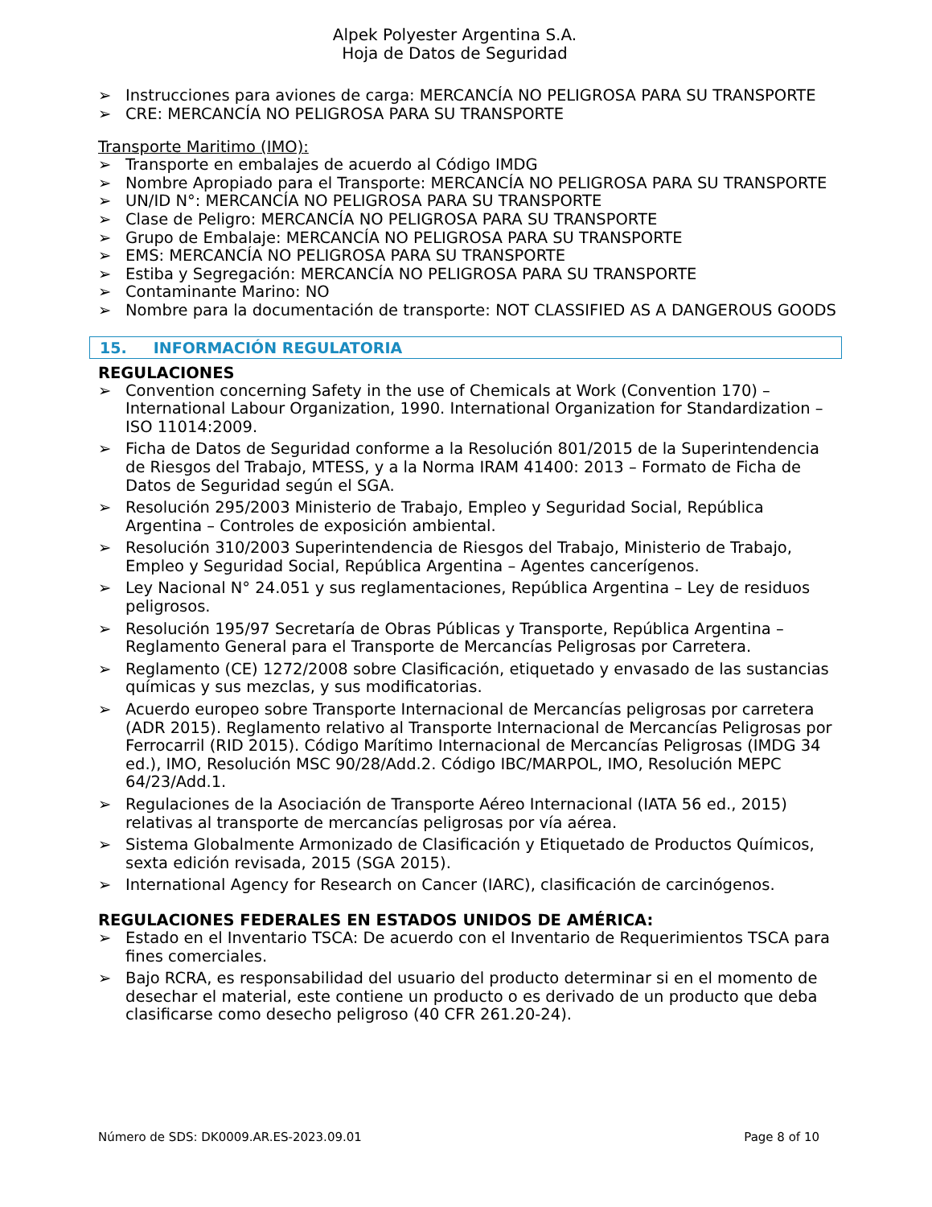Alpek Polyester Argentina S.A.
Hoja de Datos de Seguridad
Instrucciones para aviones de carga: MERCANCÍA NO PELIGROSA PARA SU TRANSPORTE
CRE: MERCANCÍA NO PELIGROSA PARA SU TRANSPORTE
Transporte Maritimo (IMO):
Transporte en embalajes de acuerdo al Código IMDG
Nombre Apropiado para el Transporte: MERCANCÍA NO PELIGROSA PARA SU TRANSPORTE
UN/ID N°: MERCANCÍA NO PELIGROSA PARA SU TRANSPORTE
Clase de Peligro: MERCANCÍA NO PELIGROSA PARA SU TRANSPORTE
Grupo de Embalaje: MERCANCÍA NO PELIGROSA PARA SU TRANSPORTE
EMS: MERCANCÍA NO PELIGROSA PARA SU TRANSPORTE
Estiba y Segregación: MERCANCÍA NO PELIGROSA PARA SU TRANSPORTE
Contaminante Marino: NO
Nombre para la documentación de transporte: NOT CLASSIFIED AS A DANGEROUS GOODS
15. INFORMACIÓN REGULATORIA
REGULACIONES
Convention concerning Safety in the use of Chemicals at Work (Convention 170) – International Labour Organization, 1990. International Organization for Standardization – ISO 11014:2009.
Ficha de Datos de Seguridad conforme a la Resolución 801/2015 de la Superintendencia de Riesgos del Trabajo, MTESS, y a la Norma IRAM 41400: 2013 – Formato de Ficha de Datos de Seguridad según el SGA.
Resolución 295/2003 Ministerio de Trabajo, Empleo y Seguridad Social, República Argentina – Controles de exposición ambiental.
Resolución 310/2003 Superintendencia de Riesgos del Trabajo, Ministerio de Trabajo, Empleo y Seguridad Social, República Argentina – Agentes cancerígenos.
Ley Nacional N° 24.051 y sus reglamentaciones, República Argentina – Ley de residuos peligrosos.
Resolución 195/97 Secretaría de Obras Públicas y Transporte, República Argentina – Reglamento General para el Transporte de Mercancías Peligrosas por Carretera.
Reglamento (CE) 1272/2008 sobre Clasificación, etiquetado y envasado de las sustancias químicas y sus mezclas, y sus modificatorias.
Acuerdo europeo sobre Transporte Internacional de Mercancías peligrosas por carretera (ADR 2015). Reglamento relativo al Transporte Internacional de Mercancías Peligrosas por Ferrocarril (RID 2015). Código Marítimo Internacional de Mercancías Peligrosas (IMDG 34 ed.), IMO, Resolución MSC 90/28/Add.2. Código IBC/MARPOL, IMO, Resolución MEPC 64/23/Add.1.
Regulaciones de la Asociación de Transporte Aéreo Internacional (IATA 56 ed., 2015) relativas al transporte de mercancías peligrosas por vía aérea.
Sistema Globalmente Armonizado de Clasificación y Etiquetado de Productos Químicos, sexta edición revisada, 2015 (SGA 2015).
International Agency for Research on Cancer (IARC), clasificación de carcinógenos.
REGULACIONES FEDERALES EN ESTADOS UNIDOS DE AMÉRICA:
Estado en el Inventario TSCA: De acuerdo con el Inventario de Requerimientos TSCA para fines comerciales.
Bajo RCRA, es responsabilidad del usuario del producto determinar si en el momento de desechar el material, este contiene un producto o es derivado de un producto que deba clasificarse como desecho peligroso (40 CFR 261.20-24).
Número de SDS: DK0009.AR.ES-2023.09.01 Page 8 of 10